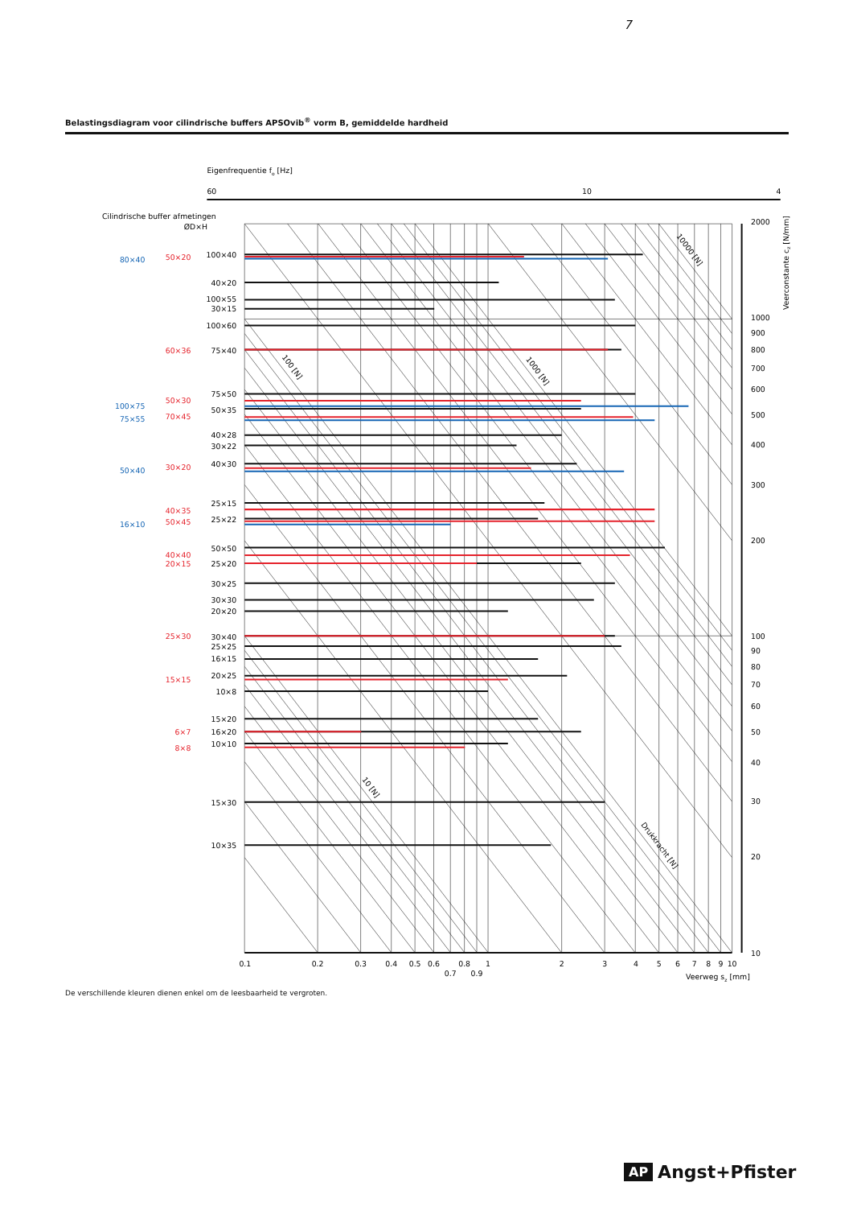7
Belastingsdiagram voor cilindrische buffers APSOvib<sup>®</sup> vorm B, gemiddelde hardheid
Eigenfrequentie fo [Hz]
60
10
4
Cilindrische buffer afmetingen
ØD×H
100×40
40×20
100×55
30×15
100×60
75×40
75×50
50×35
40×28
30×22
40×30
25×15
25×22
50×50
25×20
30×25
30×30
20×20
30×40
25×25
16×15
20×25
10×8
15×20
16×20
10×10
15×30
10×35
50×20
60×36
50×30
70×45
30×20
40×35
50×45
40×40
20×15
25×30
15×15
6×7
8×8
80×40
100×75
75×55
50×40
16×10
2000
1000
900
800
700
600
500
400
300
200
100
90
80
70
60
50
40
30
20
10
Veerconstante cz [N/mm]
0.1
0.2
0.3
0.4
0.5
0.6
0.7
0.8
0.9
1
2
3
4
5
6
7
8
9
10
Veerweg sz [mm]
10000 [N]
100 [N]
1000 [N]
10 [N]
Drukkracht [N]
De verschillende kleuren dienen enkel om de leesbaarheid te vergroten.
AP Angst+Pfister